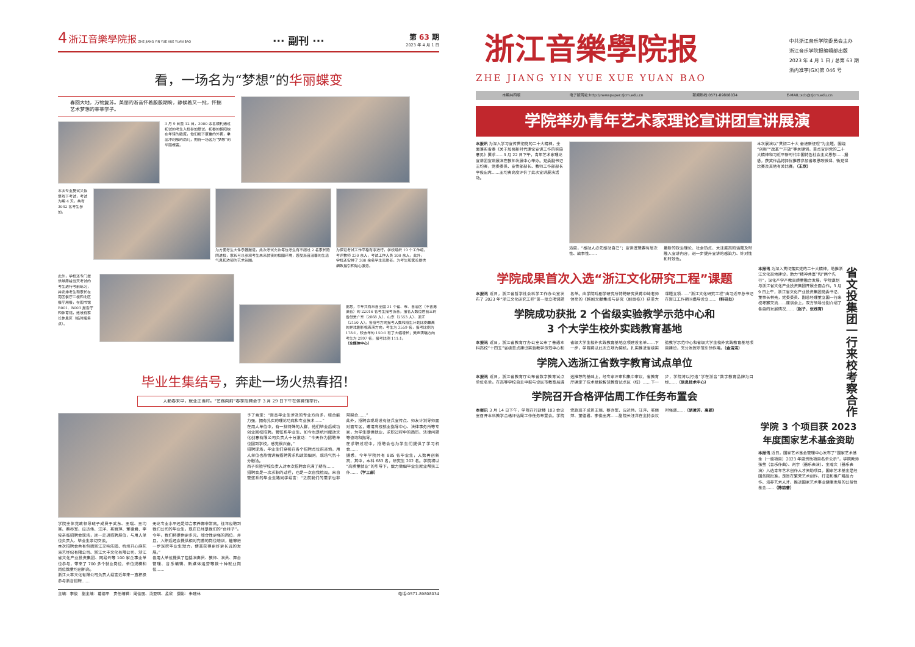4 浙江音樂學院报 ZHE JIANG YIN YUE XUE YUAN BAO
··· 副刊 ···
第 63 期
2023 年 4 月 1 日
看，一场名为“梦想”的华丽蝶变
春回大地，万物复苏。美丽的浙音怀着殷殷期盼，静候着又一批，怀揣艺术梦想的莘莘学子。
3 月 9 日至 12 日，3000 余名顺利通过初试的考生入校参加复试。初春的朝阳映在年轻的脸庞，他们褪下厚重的外套，拿出冲刺般的劲儿，期待一场名为“梦想”的华丽蝶变。
本次专业复试又恢复线下考试，考试为期 4 天，共有 3042 名考生参加。
为方便考生大件乐器搬运，此次考试允许每位考生有不超过 2 名家长陪同进校，家长可以参观考生未来就读的校园环境，感受浙音温馨的生活气息和浓郁的艺术氛围。
为保证考试工作平稳有序进行，学校组织 19 个工作组，考评教师 230 余人，考试工作人员 200 余人，此外，学校还安排了 300 余名学生志愿者，为考生和家长提供细致指引和贴心服务。
此外，学校还专门提供琴房给当天考试的考生进行考前练习，并安排考生和家长在南区餐厅二楼和北区餐厅用餐，在图书馆 B001、B003 报告厅和体育馆，还设有家长休息区（临时服务点）。
据悉，今年共有来自全国 31 个省、市、自治区（不含港澳台）的 22016 名考生报考浙音，报名人数位居前三的省份是广东（2868 人）、山东（2553 人）、浙江（2150 人）。各招考方向报考人数和招生计划比例最高的是戏剧影视表演方向，考生为 3559 名，报考比例为 178:1，较去年的 150:1 有了大幅增长；美声演唱方向考生为 2997 名，报考比例 111:1。
（全媒体中心）
毕业生集结号，奔赴一场火热春招！
人勤春来早，就业正当时。“艺路向前”春季招聘会于 3 月 29 日下午在体育馆举行。
学院全体党政领导班子成员于武东、王瑞、王均寅、蔡亦军、应达伟、汪洋、奚丽萍、董德君、李俊亲临招聘会现场，逐一走进招聘展位，与用人单位负责人、毕业生亲切交谈。
本次招聘会共有包括浙江交响乐团、杭州开心麻花演艺经纪有限公司、浙江大丰文化有限公司、浙江省文化产业投资集团、网易云等 100 家企事业单位参与，带来了 700 多个就业岗位，单位规模和岗位数量均创新高。
浙江大丰文化有限公司负责人坦言近年来一直积极参与浙音招聘……
无论专业水平还是综合素养都非常高。往年应聘到我们公司的毕业生，现在已经是我们的“台柱子”。今年，我们将提供更多元、综合性更强的岗位，并且，入职后还会提供相对完善的岗位培训，能够进一步深挖毕业生潜力，使其获得更好更长远的发展。”
各用人单位提供了包括演奏员、教师、演员、舞台管理、音乐编辑、新媒体运营等数十种就业岗位……
予了肯定：“浙音毕业生涉及的专业方向多，综合能力强，拥有扎实的理论功底和专业技术……”
在用人单位中，有一批特殊的人群，他们毕业后成功创业回校招聘。管弦系毕业生、如今也是杭州耀动文化创意有限公司负责人十分激动：“今天作为招聘单位回到学校，感觉很兴奋。”
招聘现场，毕业生们穿梭在各个招聘点位前咨询，用人单位也热情讲解招聘需求和政策细则，现场气氛十分融洽。
西子实验学校负责人对本次招聘会充满了期待……
招聘会是一次求职的过程，也是一次自我检阅。来自管弦系的毕业生路同学坦言：“之前我们的需求也非常契合……”
此外，招聘会现场设有征兵宣传点、师友计划导师面对面专区，邀请高校就业指导中心、法律事务所等专家，为学生提供就业、求职过程中的简历、法律问题等咨询和指导。
在求职过程中，招聘会也为学生们提供了学习机会……
据悉，今年学院共有 885 名毕业生，人数再创新高，其中，本科 683 名，研究生 202 名。学院将以“高质量就业”的引导下，致力做细毕业生就业帮扶工作……（学工部）
主编：李俊　副主编：葛德平　责任编辑：周佳丽、汤亚琪、孟欣　摄影：朱建林 电话:0571-89808034
浙江音樂學院报
ZHE JIANG YIN YUE XUE YUAN BAO
中共浙江音乐学院委员会主办
浙江音乐学院报编辑部出版
2023 年 4 月 1 日 / 总第 63 期
浙内准字(GX)第 046 号
本期共四版 电子版网址:http://newspaper.zjcm.edu.cn 新闻热线:0571-89808034 E-MAIL:xcb@zjcm.edu.cn
学院举办青年艺术家理论宣讲团宣讲展演
本报讯 为深入学习宣传贯彻党的二十大精神，全面落实省委《关于加强新时代理论宣讲工作的实施意见》要求……3 月 22 日下午，青年艺术家理论宣讲团宣讲展演在教师发展中心举办。党委副书记王均寅，党委委员、宣传部部长、教师工作部部长李俊出席……王均寅高度评价了此次宣讲展演活动。
适度，“感动人必先感动自己”；宣讲逻辑要有层次性、故事性……
最新的政治理论、社会热点、关注度高的话题及时融入宣讲内容，进一步提升宣讲的感染力、针对性和时效性。
本次展演以“贯彻二十大 奋进新征程”为主题，围绕“创新”“改革”“开放”等关键词，重点宣讲党的二十大精神和习近平新时代中国特色社会主义思想……据悉，获奖作品将择优推荐参加省级思政微课、微党课比赛及其他有关比赛。（王欣）
学院成果首次入选“浙江文化研究工程”课题
本报讯 近日，浙江省哲学社会科学工作办公室发布了 2023 年“浙江文化研究工程”第一批立项课题名单。由学院戏剧学研究所特聘研究员蒋中崎老师领衔的《越剧文献集成与研究（剧目卷）》获重大课题立项……“浙江文化研究工程”由习近平总书记在浙江工作期间倡导设立……（科研处）
学院成功获批 2 个省级实验教学示范中心和
3 个大学生校外实践教育基地
本报讯 近日，浙江省教育厅办公室公布了普通本科高校“十四五”省级重点建设实验教学示范中心和省级大学生校外实践教育基地立项建设名单……下一步，学院将以此次立项为契机，扎实推进省级实验教学示范中心和省级大学生校外实践教育基地项目建设，充分发挥示范引领作用。（金洁洁）
学院入选浙江省数字教育试点单位
本报讯 近日，浙江省教育厅公布省数字教育试点单位名单。在高等学校自主申报与设区市教育局遴选推荐的基础上，经专家评审和集中审议，省教育厅确定了技术赋能智慧教育试点区（校）……下一步，学院将以打造“学在浙音”数字教育品牌为目标……（信息技术中心）
学院召开合格评估周工作任务布置会
本报讯 3 月 14 日下午，学院在行政楼 103 会议室召开本科教学合格评估周工作任务布置会。学院党政班子成员王瑞、蔡亦军、应达伟、汪洋、奚丽萍、董德君、李俊出席……副院长汪洋在主持会议时强调……（胡凌芳、高颖）
本报讯 为深入贯彻落实党的二十大精神，助推浙江文化高地建设，助力“精神共富”和“两个先行”，深化产学产教高质量融合发展，学院谋划与浙江省文化产业投资集团开展全面合作。3 月 9 日上午，浙江省文化产业投资集团党委书记、董事长林亮，党委委员、副总经理董立国一行来校考察交流……座谈会上，双方领导分别介绍了各自的发展情况……（赵子、张践宵）
省文投集团一行来校考察合作
学院 3 个项目获 2023 年度国家艺术基金资助
本报讯 近日，国家艺术基金管理中心发布了“国家艺术基金（一般项目）2023 年度资助项目名单公示”，学院教师张莹（音乐作曲）、刘宇（器乐表演）、金瀚文（器乐表演）入选青年艺术创作人才资助项目。国家艺术基金是经国务院批准，是旨在繁荣艺术创作、打造和推广精品力作、培养艺术人才、推进国家艺术事业健康发展的公益性基金……（陈喆曹）